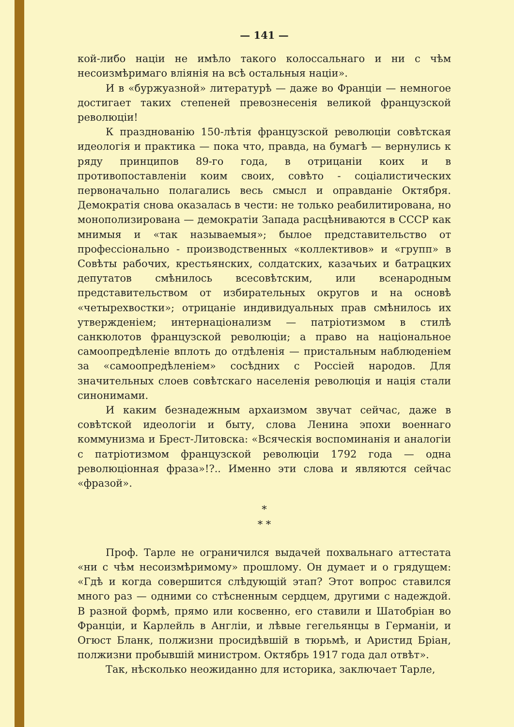— 141 —
кой-либо націи не имѣло такого колоссальнаго и ни с чѣм несоизмѣримаго вліянія на всѣ остальныя націи».
И в «буржуазной» литературѣ — даже во Франціи — немногое достигает таких степеней превознесенія великой французской революціи!
К празднованію 150-лѣтія французской революціи совѣтская идеологія и практика — пока что, правда, на бумагѣ — вернулись к ряду принципов 89-го года, в отрицаніи коих и в противопоставленіи коим своих, совѣто - соціалистических первоначально полагались весь смысл и оправданіе Октября. Демократія снова оказалась в чести: не только реабилитирована, но монополизирована — демократіи Запада расцѣниваются в СССР как мнимыя и «так называемыя»; былое представительство от профессіонально - производственных «коллективов» и «групп» в Совѣты рабочих, крестьянских, солдатских, казачьих и батрацких депутатов смѣнилось всесовѣтским, или всенародным представительством от избирательных округов и на основѣ «четырехвостки»; отрицаніе индивидуальных прав смѣнилось их утвержденіем; интернаціонализм — патріотизмом в стилѣ санкюлотов французской революціи; а право на національное самоопредѣленіе вплоть до отдѣленія — пристальным наблюденіем за «самоопредѣленіем» сосѣдних с Россіей народов. Для значительных слоев совѣтскаго населенія революція и нація стали синонимами.
И каким безнадежным архаизмом звучат сейчас, даже в совѣтской идеологіи и быту, слова Ленина эпохи военнаго коммунизма и Брест-Литовска: «Всяческія воспоминанія и аналогіи с патріотизмом французской революціи 1792 года — одна революціонная фраза»!?.. Именно эти слова и являются сейчас «фразой».
*
* *
Проф. Тарле не ограничился выдачей похвальнаго аттестата «ни с чѣм несоизмѣримому» прошлому. Он думает и о грядущем: «Гдѣ и когда совершится слѣдующій этап? Этот вопрос ставился много раз — одними со стѣсненным сердцем, другими с надеждой. В разной формѣ, прямо или косвенно, его ставили и Шатобріан во Франціи, и Карлейль в Англіи, и лѣвые гегельянцы в Германіи, и Огюст Бланк, полжизни просидѣвшій в тюрьмѣ, и Аристид Бріан, полжизни пробывшій министром. Октябрь 1917 года дал отвѣт».
Так, нѣсколько неожиданно для историка, заключает Тарле,